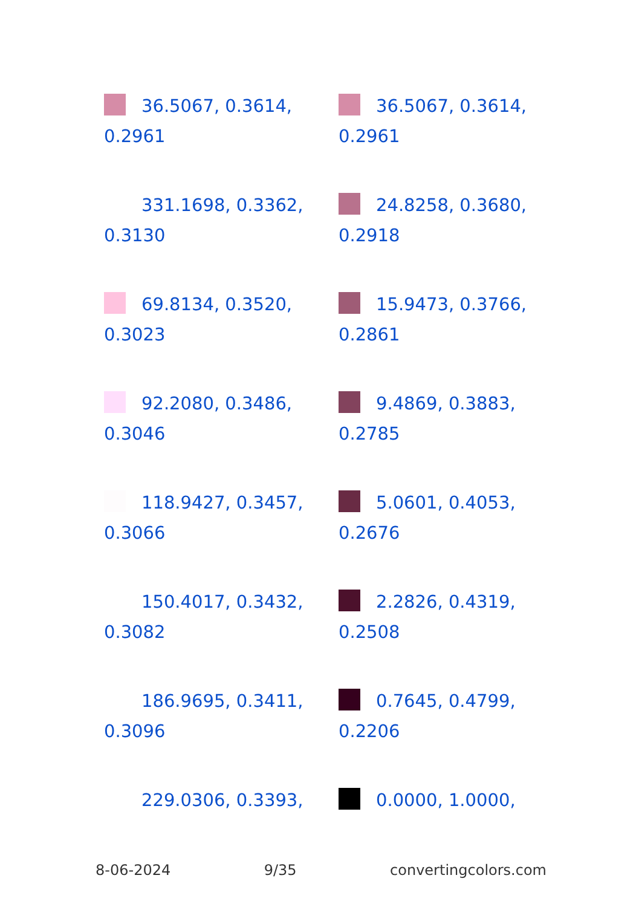36.5067, 0.3614,
0.2961
36.5067, 0.3614,
0.2961
331.1698, 0.3362,
0.3130
24.8258, 0.3680,
0.2918
69.8134, 0.3520,
0.3023
15.9473, 0.3766,
0.2861
92.2080, 0.3486,
0.3046
9.4869, 0.3883,
0.2785
118.9427, 0.3457,
0.3066
5.0601, 0.4053,
0.2676
150.4017, 0.3432,
0.3082
2.2826, 0.4319,
0.2508
186.9695, 0.3411,
0.3096
0.7645, 0.4799,
0.2206
229.0306, 0.3393,
0.0000, 1.0000,
8-06-2024 9/35 convertingcolors.com